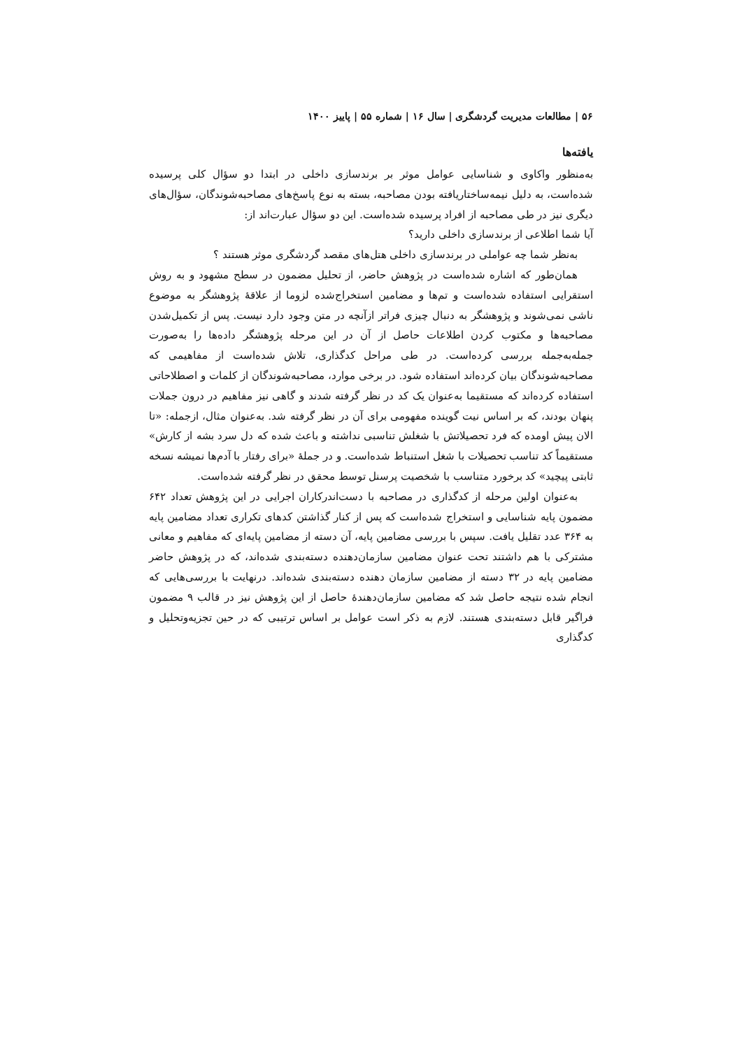۵۶ | مطالعات مدیریت گردشگری | سال ۱۶ | شماره ۵۵ | پاییز ۱۴۰۰
یافته‌ها
به‌منظور واکاوی و شناسایی عوامل موثر بر برندسازی داخلی در ابتدا دو سؤال کلی پرسیده شده‌است، به دلیل نیمه‌ساختاریافته بودن مصاحبه، بسته به نوع پاسخ‌های مصاحبه‌شوندگان، سؤال‌های دیگری نیز در طی مصاحبه از افراد پرسیده شده‌است. این دو سؤال عبارت‌اند از:
آیا شما اطلاعی از برندسازی داخلی دارید؟
به‌نظر شما چه عواملی در برندسازی داخلی هتل‌های مقصد گردشگری موثر هستند ؟
همان‌طور که اشاره شده‌است در پژوهش حاضر، از تحلیل مضمون در سطح مشهود و به روش استقرایی استفاده شده‌است و تم‌ها و مضامین استخراج‌شده لزوما از علاقهٔ پژوهشگر به موضوع ناشی نمی‌شوند و پژوهشگر به دنبال چیزی فراتر ازآنچه در متن وجود دارد نیست. پس از تکمیل‌شدن مصاحبه‌ها و مکتوب کردن اطلاعات حاصل از آن در این مرحله پژوهشگر داده‌ها را به‌صورت جمله‌به‌جمله بررسی کرده‌است. در طی مراحل کدگذاری، تلاش شده‌است از مفاهیمی که مصاحبه‌شوندگان بیان کرده‌اند استفاده شود. در برخی موارد، مصاحبه‌شوندگان از کلمات و اصطلاحاتی استفاده کرده‌اند که مستقیما به‌عنوان یک کد در نظر گرفته شدند و گاهی نیز مفاهیم در درون جملات پنهان بودند، که بر اساس نیت گوینده مفهومی برای آن در نظر گرفته شد. به‌عنوان مثال، ازجمله: «تا الان پیش اومده که فرد تحصیلاتش با شغلش تناسبی نداشته و باعث شده که دل سرد بشه از کارش» مستقیماً کد تناسب تحصیلات با شغل استنباط شده‌است. و در جملهٔ «برای رفتار با آدم‌ها نمیشه نسخه ثابتی پیچید» کد برخورد متناسب با شخصیت پرسنل توسط محقق در نظر گرفته شده‌است.
به‌عنوان اولین مرحله از کدگذاری در مصاحبه با دست‌اندرکاران اجرایی در این پژوهش تعداد ۶۴۲ مضمون پایه شناسایی و استخراج شده‌است که پس از کنار گذاشتن کدهای تکراری تعداد مضامین پایه به ۳۶۴ عدد تقلیل یافت. سپس با بررسی مضامین پایه، آن دسته از مضامین پایه‌ای که مفاهیم و معانی مشترکی با هم داشتند تحت عنوان مضامین سازمان‌دهنده دسته‌بندی شده‌اند، که در پژوهش حاضر مضامین پایه در ۳۲ دسته از مضامین سازمان دهنده دسته‌بندی شده‌اند. درنهایت با بررسی‌هایی که انجام شده نتیجه حاصل شد که مضامین سازمان‌دهندهٔ حاصل از این پژوهش نیز در قالب ۹ مضمون فراگیر قابل دسته‌بندی هستند. لازم به ذکر است عوامل بر اساس ترتیبی که در حین تجزیه‌وتحلیل و کدگذاری